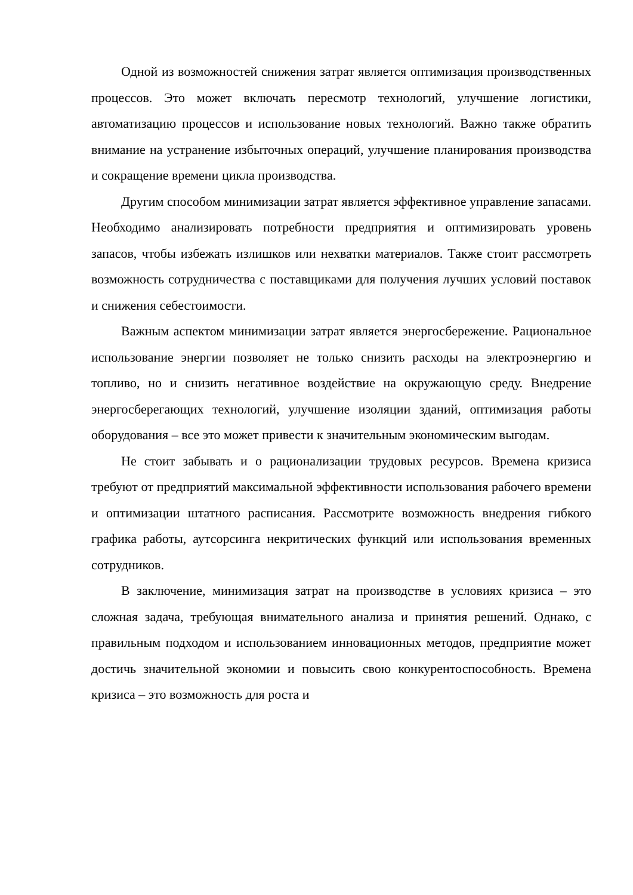Одной из возможностей снижения затрат является оптимизация производственных процессов. Это может включать пересмотр технологий, улучшение логистики, автоматизацию процессов и использование новых технологий. Важно также обратить внимание на устранение избыточных операций, улучшение планирования производства и сокращение времени цикла производства.
Другим способом минимизации затрат является эффективное управление запасами. Необходимо анализировать потребности предприятия и оптимизировать уровень запасов, чтобы избежать излишков или нехватки материалов. Также стоит рассмотреть возможность сотрудничества с поставщиками для получения лучших условий поставок и снижения себестоимости.
Важным аспектом минимизации затрат является энергосбережение. Рациональное использование энергии позволяет не только снизить расходы на электроэнергию и топливо, но и снизить негативное воздействие на окружающую среду. Внедрение энергосберегающих технологий, улучшение изоляции зданий, оптимизация работы оборудования – все это может привести к значительным экономическим выгодам.
Не стоит забывать и о рационализации трудовых ресурсов. Времена кризиса требуют от предприятий максимальной эффективности использования рабочего времени и оптимизации штатного расписания. Рассмотрите возможность внедрения гибкого графика работы, аутсорсинга некритических функций или использования временных сотрудников.
В заключение, минимизация затрат на производстве в условиях кризиса – это сложная задача, требующая внимательного анализа и принятия решений. Однако, с правильным подходом и использованием инновационных методов, предприятие может достичь значительной экономии и повысить свою конкурентоспособность. Времена кризиса – это возможность для роста и